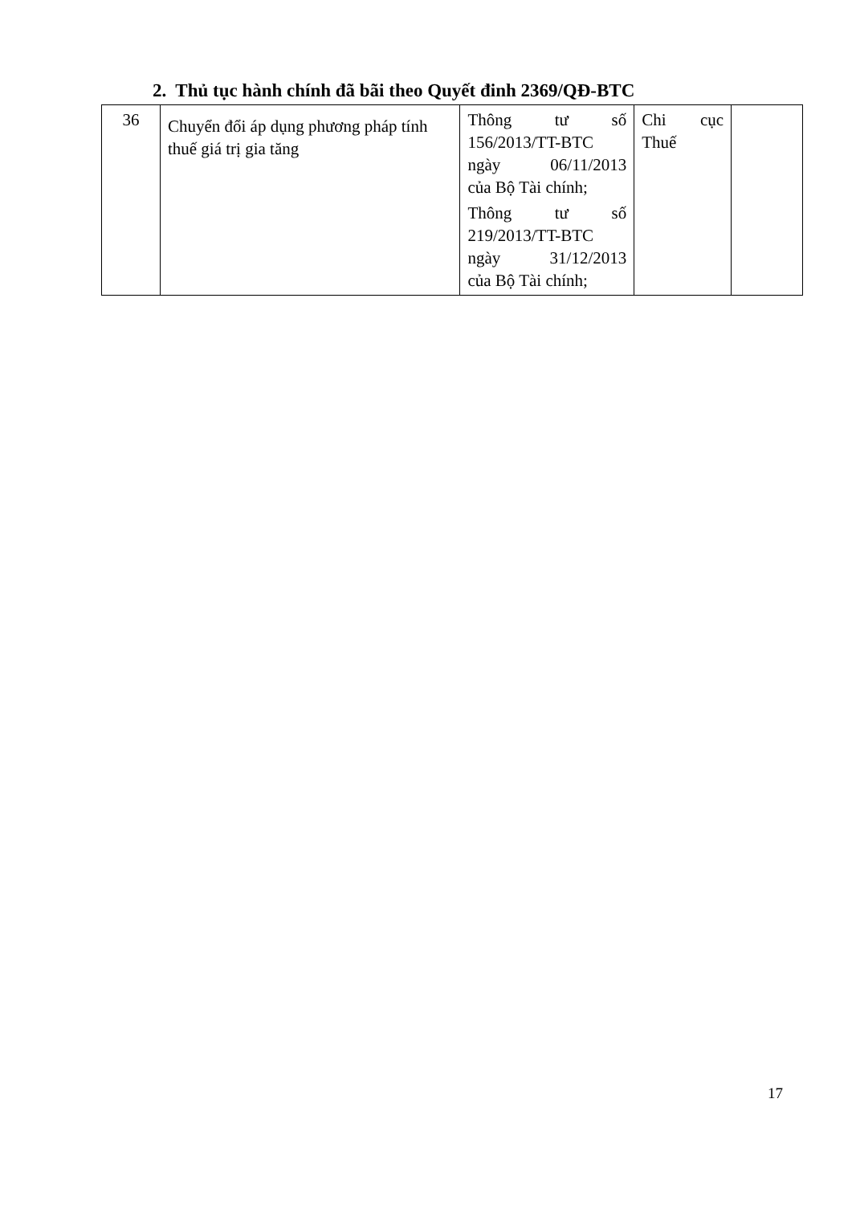2. Thủ tục hành chính đã bãi theo Quyết đinh 2369/QĐ-BTC
| 36 | Chuyển đổi áp dụng phương pháp tính thuế giá trị gia tăng | Thông tư số 156/2013/TT-BTC ngày 06/11/2013 của Bộ Tài chính; Thông tư số 219/2013/TT-BTC ngày 31/12/2013 của Bộ Tài chính; | Chi cục Thuế | |
17